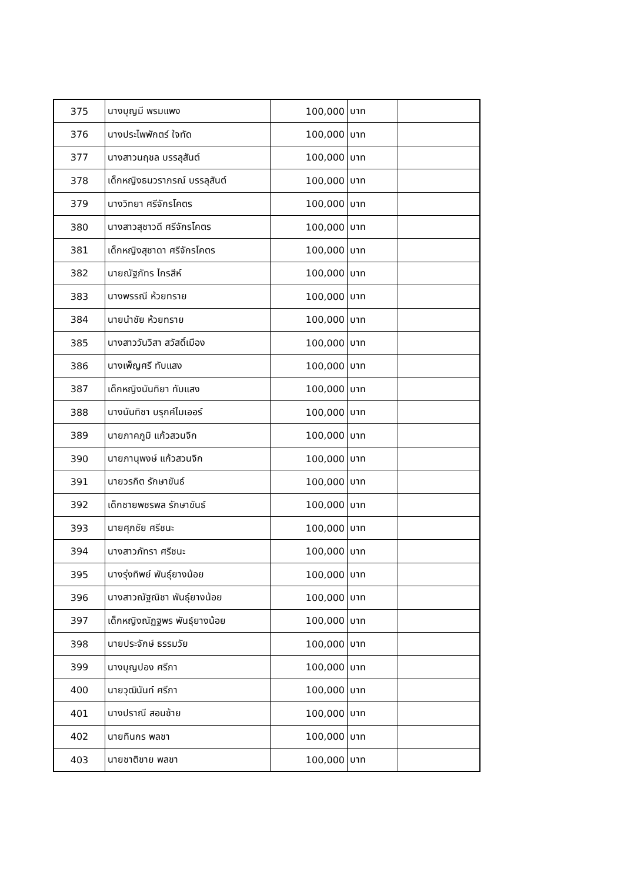| 375 | นางบุญมี พรมแพง | 100,000 | บาท | |
| 376 | นางประไพพักตร์ ใจทัด | 100,000 | บาท | |
| 377 | นางสาวนฤชล บรรลุสันต์ | 100,000 | บาท | |
| 378 | เด็กหญิงธนวราภรณ์ บรรลุสันต์ | 100,000 | บาท | |
| 379 | นางวิทยา ศรีจักรโคตร | 100,000 | บาท | |
| 380 | นางสาวสุชาวดี ศรีจักรโคตร | 100,000 | บาท | |
| 381 | เด็กหญิงสุชาดา ศรีจักรโคตร | 100,000 | บาท | |
| 382 | นายณัฐภัทร ไกรสีห์ | 100,000 | บาท | |
| 383 | นางพรรณี ห้วยทราย | 100,000 | บาท | |
| 384 | นายนำชัย ห้วยทราย | 100,000 | บาท | |
| 385 | นางสาววันวิสา สวัสดิ์เมือง | 100,000 | บาท | |
| 386 | นางเพ็ญศรี ทับแสง | 100,000 | บาท | |
| 387 | เด็กหญิงนันทิยา ทับแสง | 100,000 | บาท | |
| 388 | นางนันทิชา บรุกค์ไมเออร์ | 100,000 | บาท | |
| 389 | นายภาคภูมิ แก้วสวนจิก | 100,000 | บาท | |
| 390 | นายภานุพงษ์ แก้วสวนจิก | 100,000 | บาท | |
| 391 | นายวรกิต รักษาขันธ์ | 100,000 | บาท | |
| 392 | เด็กชายพชรพล รักษาขันธ์ | 100,000 | บาท | |
| 393 | นายศุภชัย ศรีชนะ | 100,000 | บาท | |
| 394 | นางสาวภัทรา ศรีชนะ | 100,000 | บาท | |
| 395 | นางรุ่งทิพย์ พันธุ์ยางน้อย | 100,000 | บาท | |
| 396 | นางสาวณัฐณิชา พันธุ์ยางน้อย | 100,000 | บาท | |
| 397 | เด็กหญิงณัฏฐพร พันธุ์ยางน้อย | 100,000 | บาท | |
| 398 | นายประจักษ์ ธรรมวัย | 100,000 | บาท | |
| 399 | นางบุญปอง ศรีภา | 100,000 | บาท | |
| 400 | นายวุฒินันท์ ศรีภา | 100,000 | บาท | |
| 401 | นางปราณี สอนซ้าย | 100,000 | บาท | |
| 402 | นายทินกร พลชา | 100,000 | บาท | |
| 403 | นายชาติชาย พลชา | 100,000 | บาท | |